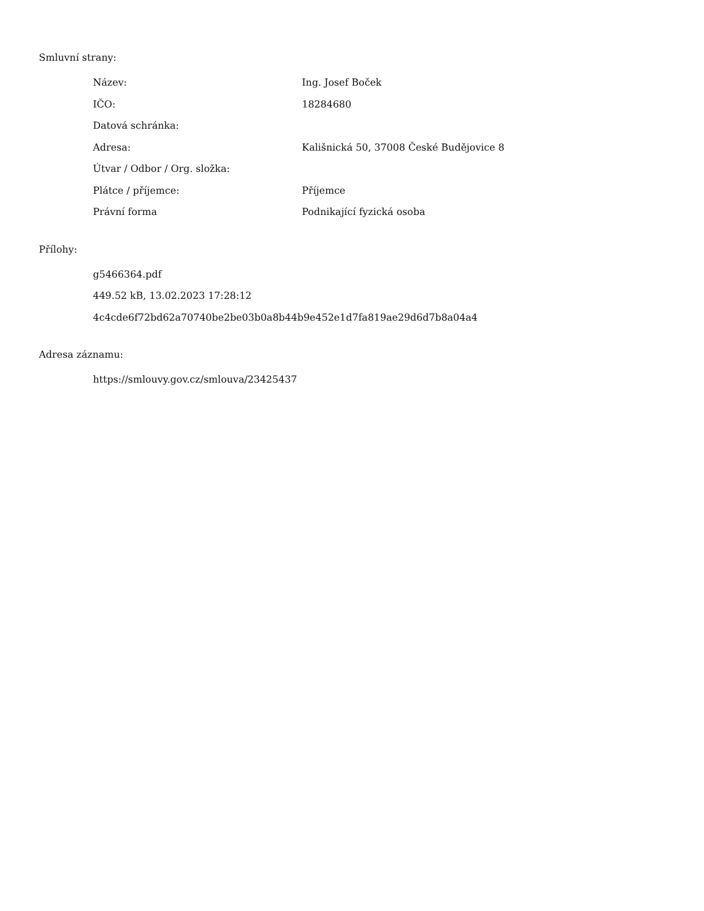Smluvní strany:
| Název: | Ing. Josef Boček |
| IČO: | 18284680 |
| Datová schránka: | |
| Adresa: | Kališnická 50, 37008 České Budějovice 8 |
| Útvar / Odbor / Org. složka: | |
| Plátce / příjemce: | Příjemce |
| Právní forma | Podnikající fyzická osoba |
Přílohy:
g5466364.pdf
449.52 kB, 13.02.2023 17:28:12
4c4cde6f72bd62a70740be2be03b0a8b44b9e452e1d7fa819ae29d6d7b8a04a4
Adresa záznamu:
https://smlouvy.gov.cz/smlouva/23425437